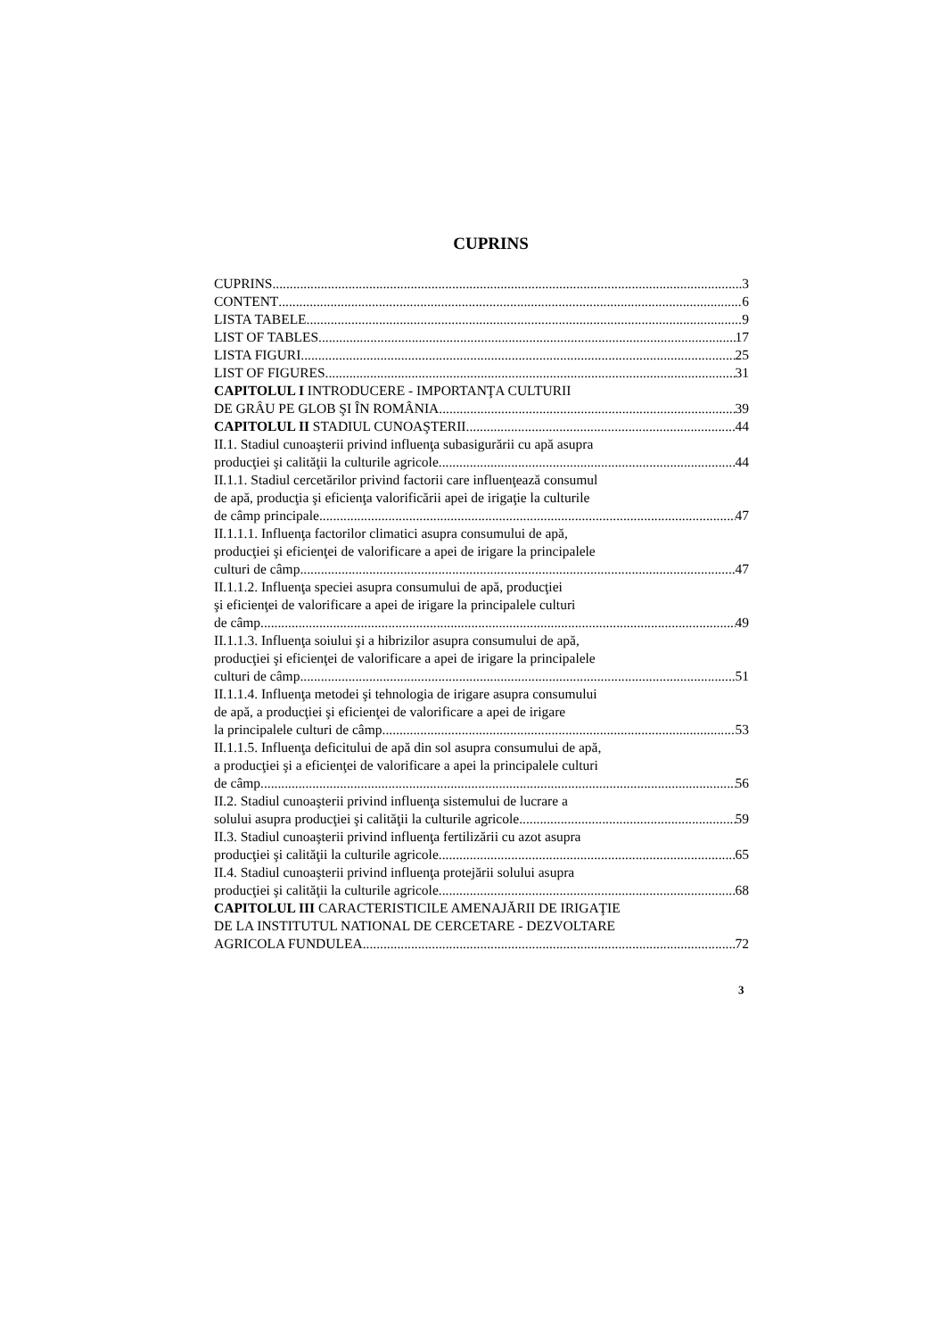CUPRINS
CUPRINS 3
CONTENT 6
LISTA TABELE 9
LIST OF TABLES 17
LISTA FIGURI 25
LIST OF FIGURES 31
CAPITOLUL I INTRODUCERE - IMPORTANŢA CULTURII
DE GRÂU PE GLOB ŞI ÎN ROMÂNIA 39
CAPITOLUL II STADIUL CUNOAŞTERII 44
II.1. Stadiul cunoaşterii privind influenţa subasigurării cu apă asupra
producţiei şi calităţii la culturile agricole 44
II.1.1. Stadiul cercetărilor privind factorii care influenţează consumul
de apă, producţia şi eficienţa valorificării apei de irigaţie la culturile
de câmp principale 47
II.1.1.1. Influenţa factorilor climatici asupra consumului de apă,
producţiei şi eficienţei de valorificare a apei de irigare la principalele
culturi de câmp 47
II.1.1.2. Influenţa speciei asupra consumului de apă, producţiei
şi eficienţei de valorificare a apei de irigare la principalele culturi
de câmp 49
II.1.1.3. Influenţa soiului şi a hibrizilor asupra consumului de apă,
producţiei şi eficienţei de valorificare a apei de irigare la principalele
culturi de câmp 51
II.1.1.4. Influenţa metodei şi tehnologia de irigare asupra consumului
de apă, a producţiei şi eficienţei de valorificare a apei de irigare
la principalele culturi de câmp 53
II.1.1.5. Influenţa deficitului de apă din sol asupra consumului de apă,
a producţiei şi a eficienţei de valorificare a apei la principalele culturi
de câmp 56
II.2. Stadiul cunoaşterii privind influenţa sistemului de lucrare a
solului asupra producţiei şi calităţii la culturile agricole 59
II.3. Stadiul cunoaşterii privind influenţa fertilizării cu azot asupra
producţiei şi calităţii la culturile agricole 65
II.4. Stadiul cunoaşterii privind influenţa protejării solului asupra
producţiei şi calităţii la culturile agricole 68
CAPITOLUL III CARACTERISTICILE AMENAJĂRII DE IRIGAŢIE
DE LA INSTITUTUL NATIONAL DE CERCETARE - DEZVOLTARE
AGRICOLA FUNDULEA 72
3